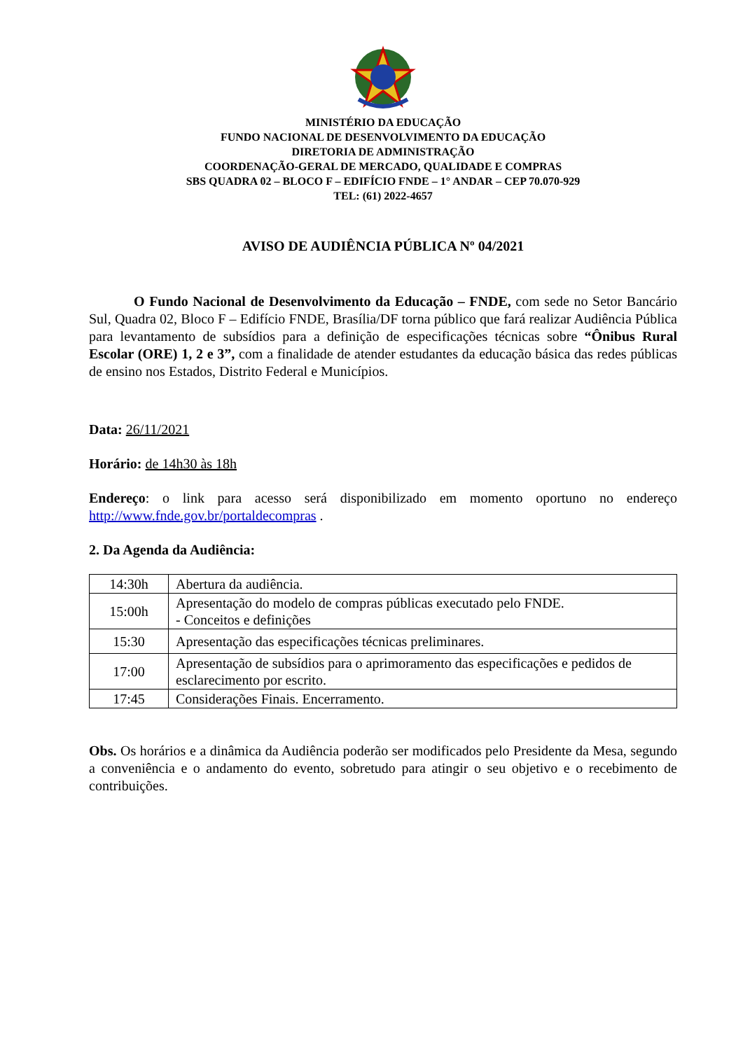MINISTÉRIO DA EDUCAÇÃO
FUNDO NACIONAL DE DESENVOLVIMENTO DA EDUCAÇÃO
DIRETORIA DE ADMINISTRAÇÃO
COORDENAÇÃO-GERAL DE MERCADO, QUALIDADE E COMPRAS
SBS QUADRA 02 – BLOCO F – EDIFÍCIO FNDE – 1° ANDAR – CEP 70.070-929
TEL: (61) 2022-4657
AVISO DE AUDIÊNCIA PÚBLICA Nº 04/2021
O Fundo Nacional de Desenvolvimento da Educação – FNDE, com sede no Setor Bancário Sul, Quadra 02, Bloco F – Edifício FNDE, Brasília/DF torna público que fará realizar Audiência Pública para levantamento de subsídios para a definição de especificações técnicas sobre “Ônibus Rural Escolar (ORE) 1, 2 e 3”, com a finalidade de atender estudantes da educação básica das redes públicas de ensino nos Estados, Distrito Federal e Municípios.
Data: 26/11/2021
Horário: de 14h30 às 18h
Endereço: o link para acesso será disponibilizado em momento oportuno no endereço http://www.fnde.gov.br/portaldecompras .
2. Da Agenda da Audiência:
| 14:30h | Abertura da audiência. |
| 15:00h | Apresentação do modelo de compras públicas executado pelo FNDE. - Conceitos e definições |
| 15:30 | Apresentação das especificações técnicas preliminares. |
| 17:00 | Apresentação de subsídios para o aprimoramento das especificações e pedidos de esclarecimento por escrito. |
| 17:45 | Considerações Finais. Encerramento. |
Obs. Os horários e a dinâmica da Audiência poderão ser modificados pelo Presidente da Mesa, segundo a conveniência e o andamento do evento, sobretudo para atingir o seu objetivo e o recebimento de contribuições.